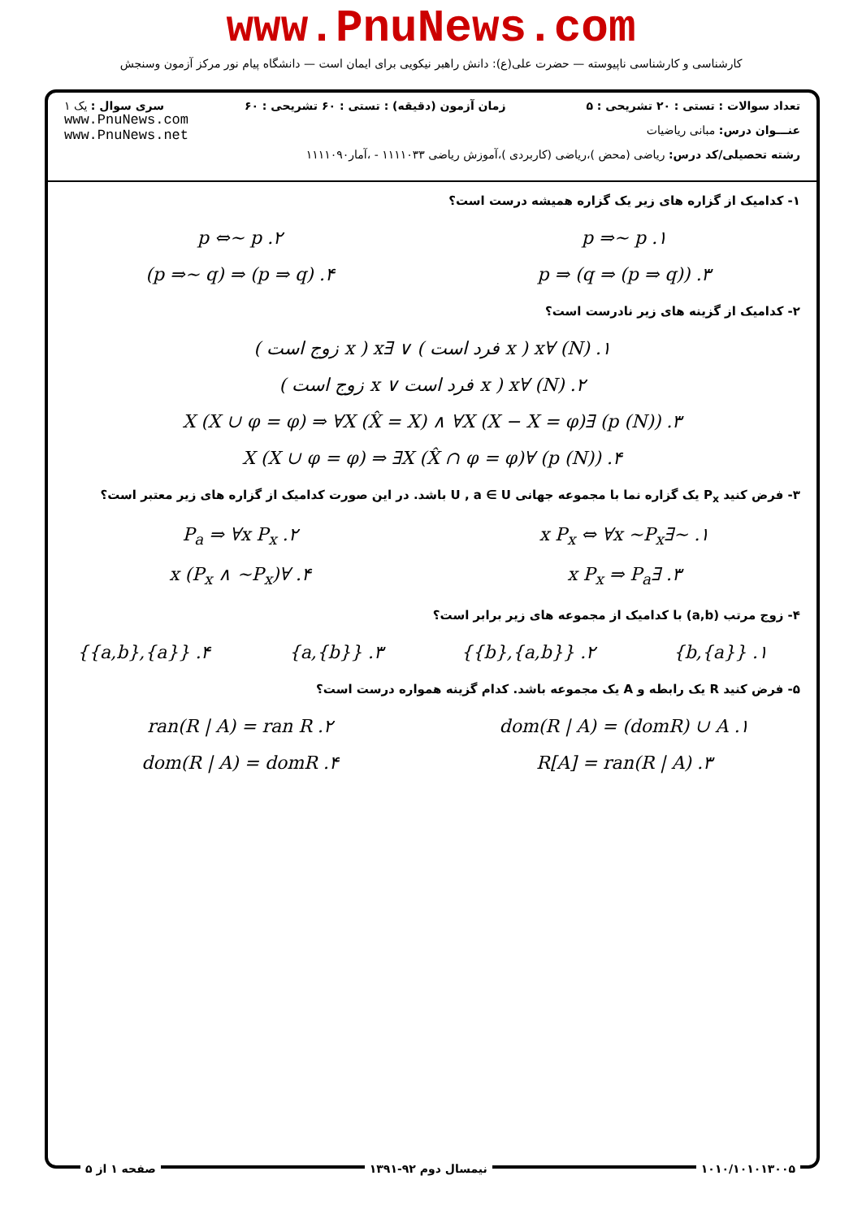www.PnuNews.com
کارشناسی و کارشناسی ناپیوسته — حضرت علی(ع): دانش راهبر نیکویی برای ایمان است — دانشگاه پیام نور مرکز آزمون وسنجش
تعداد سوالات : تستی : ۲۰ تشریحی : ۵ زمان آزمون (دقیقه) : تستی : ۶۰ تشریحی : ۶۰ سری سوال : یک ۱
عنـــوان درس: مبانی ریاضیات
رشته تحصیلی/کد درس: ریاضی (محض )،ریاضی (کاربردی )،آموزش ریاضی ۱۱۱۱۰۳۳ - ،آمار۱۱۱۱۰۹۰
www.PnuNews.com
www.PnuNews.net
۱- کدامیک از گزاره های زیر یک گزاره همیشه درست است؟
۱. p ⇒~ p
۲. p ⇔~ p
۳. p ⇒ (q ⇒ (p ⇒ q))
۴. (p ⇒ q) ⇒ (p ⇒~ q)
۲- کدامیک از گزینه های زیر نادرست است؟
۱. (N) ∀x ( x فرد است ) ∨ ∃x ( x زوج است )
۲. (N) ∀x ( x فرد است ∨ x زوج است )
۳. (p (N)) ∃X (X ∪ φ = φ) ⇒ ∀X (X̂ = X) ∧ ∀X (X − X = φ)
۴. (p (N)) ∀X (X ∪ φ = φ) ⇒ ∃X (X̂ ∩ φ = φ)
۳- فرض کنید P<sub>x</sub> یک گزاره نما با مجموعه جهانی U , a ∈ U باشد. در این صورت کدامیک از گزاره های زیر معتبر است؟
۱. ~∃x P<sub>x</sub> ⇔ ∀x ~P<sub>x</sub>
۲. P<sub>a</sub> ⇒ ∀x P<sub>x</sub>
۳. ∃x P<sub>x</sub> ⇒ P<sub>a</sub>
۴. ∀x (P<sub>x</sub> ∧ ~P<sub>x</sub>)
۴- زوج مرتب (a,b) با کدامیک از مجموعه های زیر برابر است؟
۱. {{a},b}
۲. {{a,b},{b}}
۳. {a,{b}}
۴. {{a},{a,b}}
۵- فرض کنید R یک رابطه و A یک مجموعه باشد. کدام گزینه همواره درست است؟
۱. dom(R | A) = (domR) ∪ A
۲. ran(R | A) = ran R
۳. R[A] = ran(R | A)
۴. dom(R | A) = domR
۱۰۱۰/۱۰۱۰۱۳۰۰۵ نیمسال دوم ۹۲-۱۳۹۱ صفحه ۱ از ۵